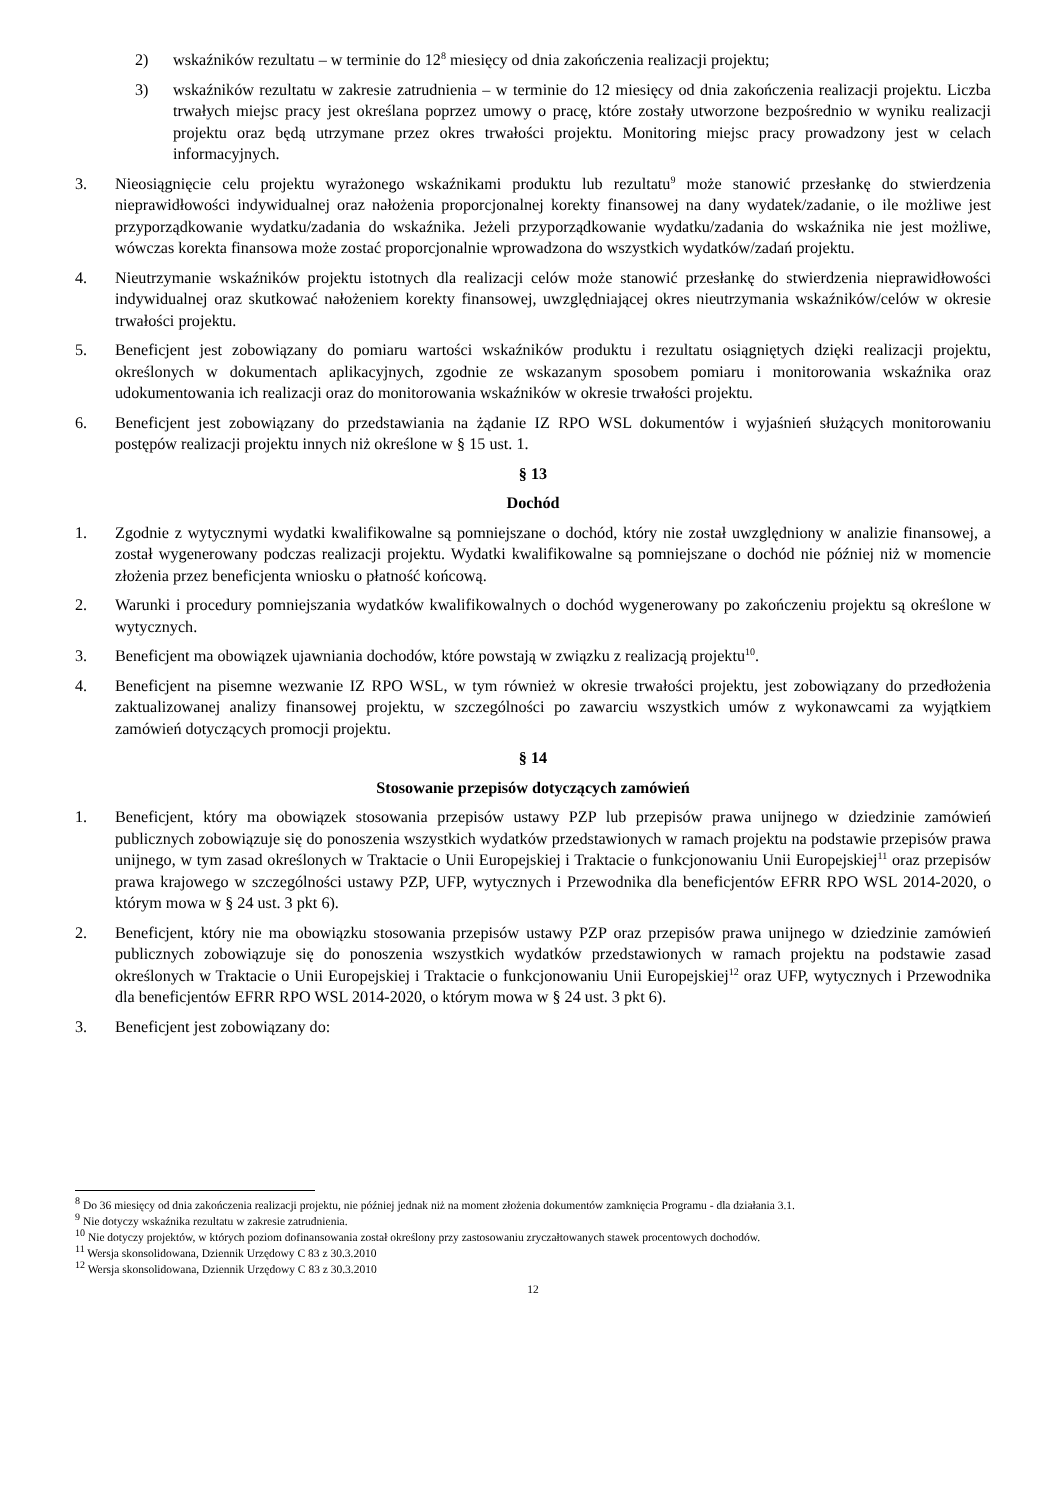2) wskaźników rezultatu – w terminie do 12<sup>8</sup> miesięcy od dnia zakończenia realizacji projektu;
3) wskaźników rezultatu w zakresie zatrudnienia – w terminie do 12 miesięcy od dnia zakończenia realizacji projektu. Liczba trwałych miejsc pracy jest określana poprzez umowy o pracę, które zostały utworzone bezpośrednio w wyniku realizacji projektu oraz będą utrzymane przez okres trwałości projektu. Monitoring miejsc pracy prowadzony jest w celach informacyjnych.
3. Nieosiągnięcie celu projektu wyrażonego wskaźnikami produktu lub rezultatu<sup>9</sup> może stanowić przesłankę do stwierdzenia nieprawidłowości indywidualnej oraz nałożenia proporcjonalnej korekty finansowej na dany wydatek/zadanie, o ile możliwe jest przyporządkowanie wydatku/zadania do wskaźnika. Jeżeli przyporządkowanie wydatku/zadania do wskaźnika nie jest możliwe, wówczas korekta finansowa może zostać proporcjonalnie wprowadzona do wszystkich wydatków/zadań projektu.
4. Nieutrzymanie wskaźników projektu istotnych dla realizacji celów może stanowić przesłankę do stwierdzenia nieprawidłowości indywidualnej oraz skutkować nałożeniem korekty finansowej, uwzględniającej okres nieutrzymania wskaźników/celów w okresie trwałości projektu.
5. Beneficjent jest zobowiązany do pomiaru wartości wskaźników produktu i rezultatu osiągniętych dzięki realizacji projektu, określonych w dokumentach aplikacyjnych, zgodnie ze wskazanym sposobem pomiaru i monitorowania wskaźnika oraz udokumentowania ich realizacji oraz do monitorowania wskaźników w okresie trwałości projektu.
6. Beneficjent jest zobowiązany do przedstawiania na żądanie IZ RPO WSL dokumentów i wyjaśnień służących monitorowaniu postępów realizacji projektu innych niż określone w § 15 ust. 1.
§ 13
Dochód
1. Zgodnie z wytycznymi wydatki kwalifikowalne są pomniejszane o dochód, który nie został uwzględniony w analizie finansowej, a został wygenerowany podczas realizacji projektu. Wydatki kwalifikowalne są pomniejszane o dochód nie później niż w momencie złożenia przez beneficjenta wniosku o płatność końcową.
2. Warunki i procedury pomniejszania wydatków kwalifikowalnych o dochód wygenerowany po zakończeniu projektu są określone w wytycznych.
3. Beneficjent ma obowiązek ujawniania dochodów, które powstają w związku z realizacją projektu<sup>10</sup>.
4. Beneficjent na pisemne wezwanie IZ RPO WSL, w tym również w okresie trwałości projektu, jest zobowiązany do przedłożenia zaktualizowanej analizy finansowej projektu, w szczególności po zawarciu wszystkich umów z wykonawcami za wyjątkiem zamówień dotyczących promocji projektu.
§ 14
Stosowanie przepisów dotyczących zamówień
1. Beneficjent, który ma obowiązek stosowania przepisów ustawy PZP lub przepisów prawa unijnego w dziedzinie zamówień publicznych zobowiązuje się do ponoszenia wszystkich wydatków przedstawionych w ramach projektu na podstawie przepisów prawa unijnego, w tym zasad określonych w Traktacie o Unii Europejskiej i Traktacie o funkcjonowaniu Unii Europejskiej<sup>11</sup> oraz przepisów prawa krajowego w szczególności ustawy PZP, UFP, wytycznych i Przewodnika dla beneficjentów EFRR RPO WSL 2014-2020, o którym mowa w § 24 ust. 3 pkt 6).
2. Beneficjent, który nie ma obowiązku stosowania przepisów ustawy PZP oraz przepisów prawa unijnego w dziedzinie zamówień publicznych zobowiązuje się do ponoszenia wszystkich wydatków przedstawionych w ramach projektu na podstawie zasad określonych w Traktacie o Unii Europejskiej i Traktacie o funkcjonowaniu Unii Europejskiej<sup>12</sup> oraz UFP, wytycznych i Przewodnika dla beneficjentów EFRR RPO WSL 2014-2020, o którym mowa w § 24 ust. 3 pkt 6).
3. Beneficjent jest zobowiązany do:
<sup>8</sup> Do 36 miesięcy od dnia zakończenia realizacji projektu, nie później jednak niż na moment złożenia dokumentów zamknięcia Programu - dla działania 3.1.
<sup>9</sup> Nie dotyczy wskaźnika rezultatu w zakresie zatrudnienia.
<sup>10</sup> Nie dotyczy projektów, w których poziom dofinansowania został określony przy zastosowaniu zryczałtowanych stawek procentowych dochodów.
<sup>11</sup> Wersja skonsolidowana, Dziennik Urzędowy C 83 z 30.3.2010
<sup>12</sup> Wersja skonsolidowana, Dziennik Urzędowy C 83 z 30.3.2010
12